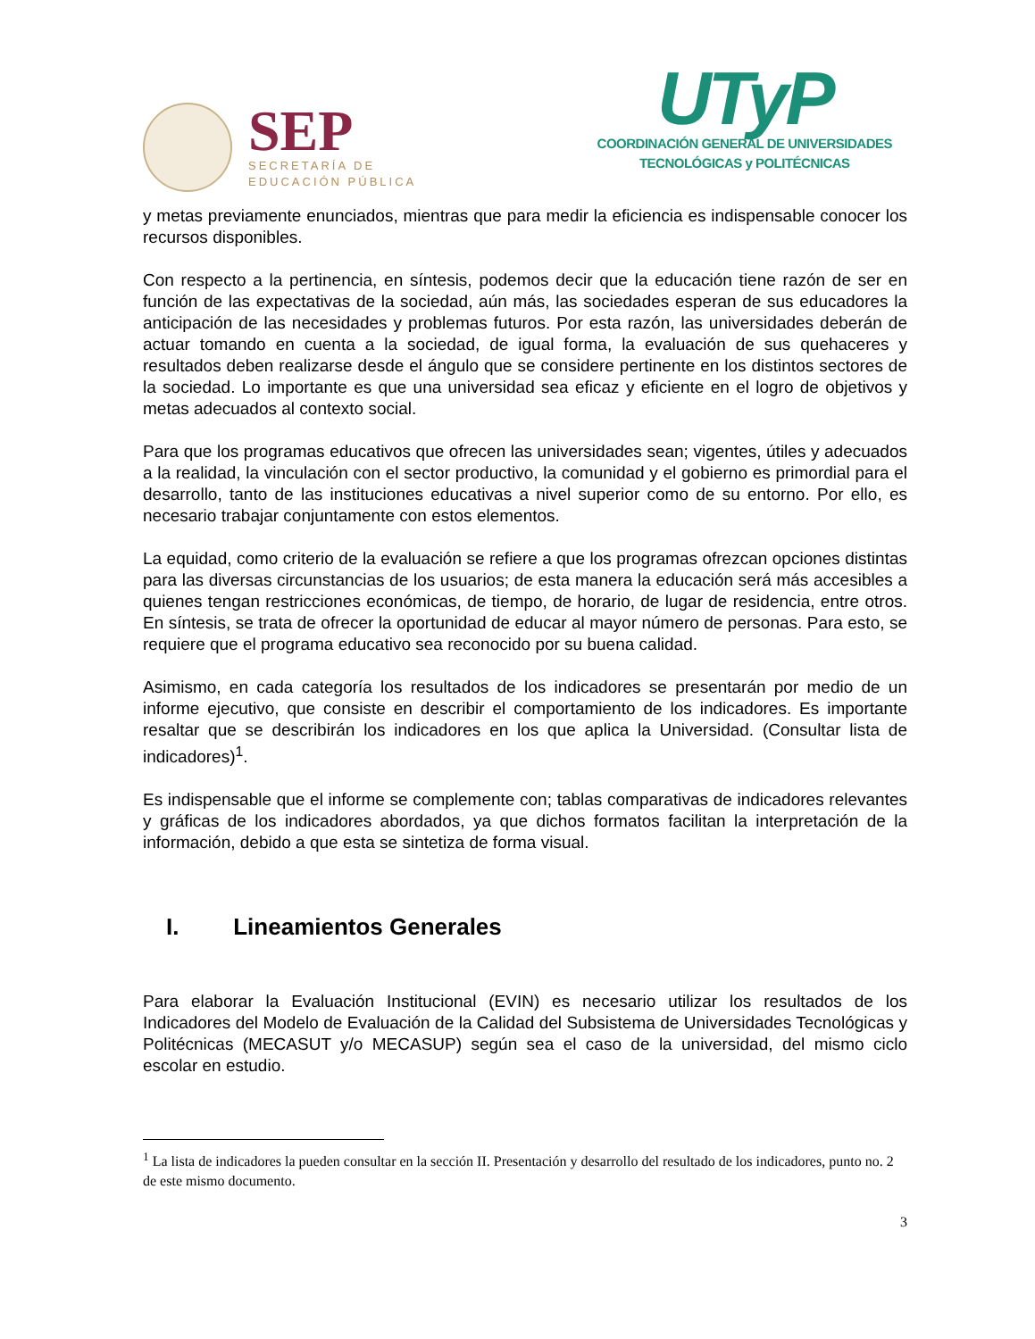SEP
SECRETARÍA DE
EDUCACIÓN PÚBLICA
UTyP
COORDINACIÓN GENERAL DE UNIVERSIDADES
TECNOLÓGICAS y POLITÉCNICAS
y metas previamente enunciados, mientras que para medir la eficiencia es indispensable conocer los recursos disponibles.
Con respecto a la pertinencia, en síntesis, podemos decir que la educación tiene razón de ser en función de las expectativas de la sociedad, aún más, las sociedades esperan de sus educadores la anticipación de las necesidades y problemas futuros. Por esta razón, las universidades deberán de actuar tomando en cuenta a la sociedad, de igual forma, la evaluación de sus quehaceres y resultados deben realizarse desde el ángulo que se considere pertinente en los distintos sectores de la sociedad. Lo importante es que una universidad sea eficaz y eficiente en el logro de objetivos y metas adecuados al contexto social.
Para que los programas educativos que ofrecen las universidades sean; vigentes, útiles y adecuados a la realidad, la vinculación con el sector productivo, la comunidad y el gobierno es primordial para el desarrollo, tanto de las instituciones educativas a nivel superior como de su entorno. Por ello, es necesario trabajar conjuntamente con estos elementos.
La equidad, como criterio de la evaluación se refiere a que los programas ofrezcan opciones distintas para las diversas circunstancias de los usuarios; de esta manera la educación será más accesibles a quienes tengan restricciones económicas, de tiempo, de horario, de lugar de residencia, entre otros. En síntesis, se trata de ofrecer la oportunidad de educar al mayor número de personas. Para esto, se requiere que el programa educativo sea reconocido por su buena calidad.
Asimismo, en cada categoría los resultados de los indicadores se presentarán por medio de un informe ejecutivo, que consiste en describir el comportamiento de los indicadores. Es importante resaltar que se describirán los indicadores en los que aplica la Universidad. (Consultar lista de indicadores)<sup>1</sup>.
Es indispensable que el informe se complemente con; tablas comparativas de indicadores relevantes y gráficas de los indicadores abordados, ya que dichos formatos facilitan la interpretación de la información, debido a que esta se sintetiza de forma visual.
I. Lineamientos Generales
Para elaborar la Evaluación Institucional (EVIN) es necesario utilizar los resultados de los Indicadores del Modelo de Evaluación de la Calidad del Subsistema de Universidades Tecnológicas y Politécnicas (MECASUT y/o MECASUP) según sea el caso de la universidad, del mismo ciclo escolar en estudio.
<sup>1</sup> La lista de indicadores la pueden consultar en la sección II. Presentación y desarrollo del resultado de los indicadores, punto no. 2 de este mismo documento.
3